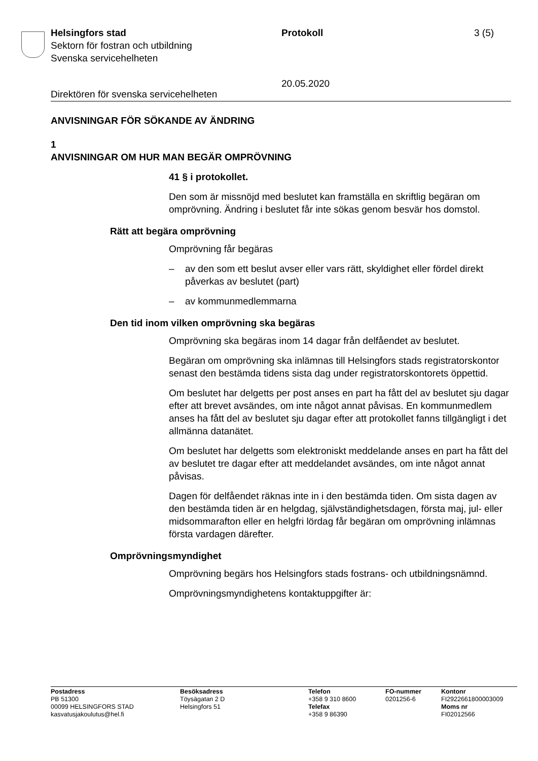Helsingfors stad
Sektorn för fostran och utbildning
Svenska servicehelheten
Protokoll
20.05.2020
3 (5)
Direktören för svenska servicehelheten
ANVISNINGAR FÖR SÖKANDE AV ÄNDRING
1
ANVISNINGAR OM HUR MAN BEGÄR OMPRÖVNING
41 § i protokollet.
Den som är missnöjd med beslutet kan framställa en skriftlig begäran om omprövning. Ändring i beslutet får inte sökas genom besvär hos domstol.
Rätt att begära omprövning
Omprövning får begäras
– av den som ett beslut avser eller vars rätt, skyldighet eller fördel direkt påverkas av beslutet (part)
– av kommunmedlemmarna
Den tid inom vilken omprövning ska begäras
Omprövning ska begäras inom 14 dagar från delfåendet av beslutet.
Begäran om omprövning ska inlämnas till Helsingfors stads registratorskontor senast den bestämda tidens sista dag under registratorskontorets öppettid.
Om beslutet har delgetts per post anses en part ha fått del av beslutet sju dagar efter att brevet avsändes, om inte något annat påvisas. En kommunmedlem anses ha fått del av beslutet sju dagar efter att protokollet fanns tillgängligt i det allmänna datanätet.
Om beslutet har delgetts som elektroniskt meddelande anses en part ha fått del av beslutet tre dagar efter att meddelandet avsändes, om inte något annat påvisas.
Dagen för delfåendet räknas inte in i den bestämda tiden. Om sista dagen av den bestämda tiden är en helgdag, självständighetsdagen, första maj, jul- eller midsommarafton eller en helgfri lördag får begäran om omprövning inlämnas första vardagen därefter.
Omprövningsmyndighet
Omprövning begärs hos Helsingfors stads fostrans- och utbildningsnämnd.
Omprövningsmyndighetens kontaktuppgifter är:
Postadress
PB 51300
00099 HELSINGFORS STAD
kasvatusjakoulutus@hel.fi
Besöksadress
Töysägatan 2 D
Helsingfors 51
Telefon
+358 9 310 8600
Telefax
+358 9 86390
FO-nummer
0201256-6
Kontonr
FI2922661800003009
Moms nr
FI02012566